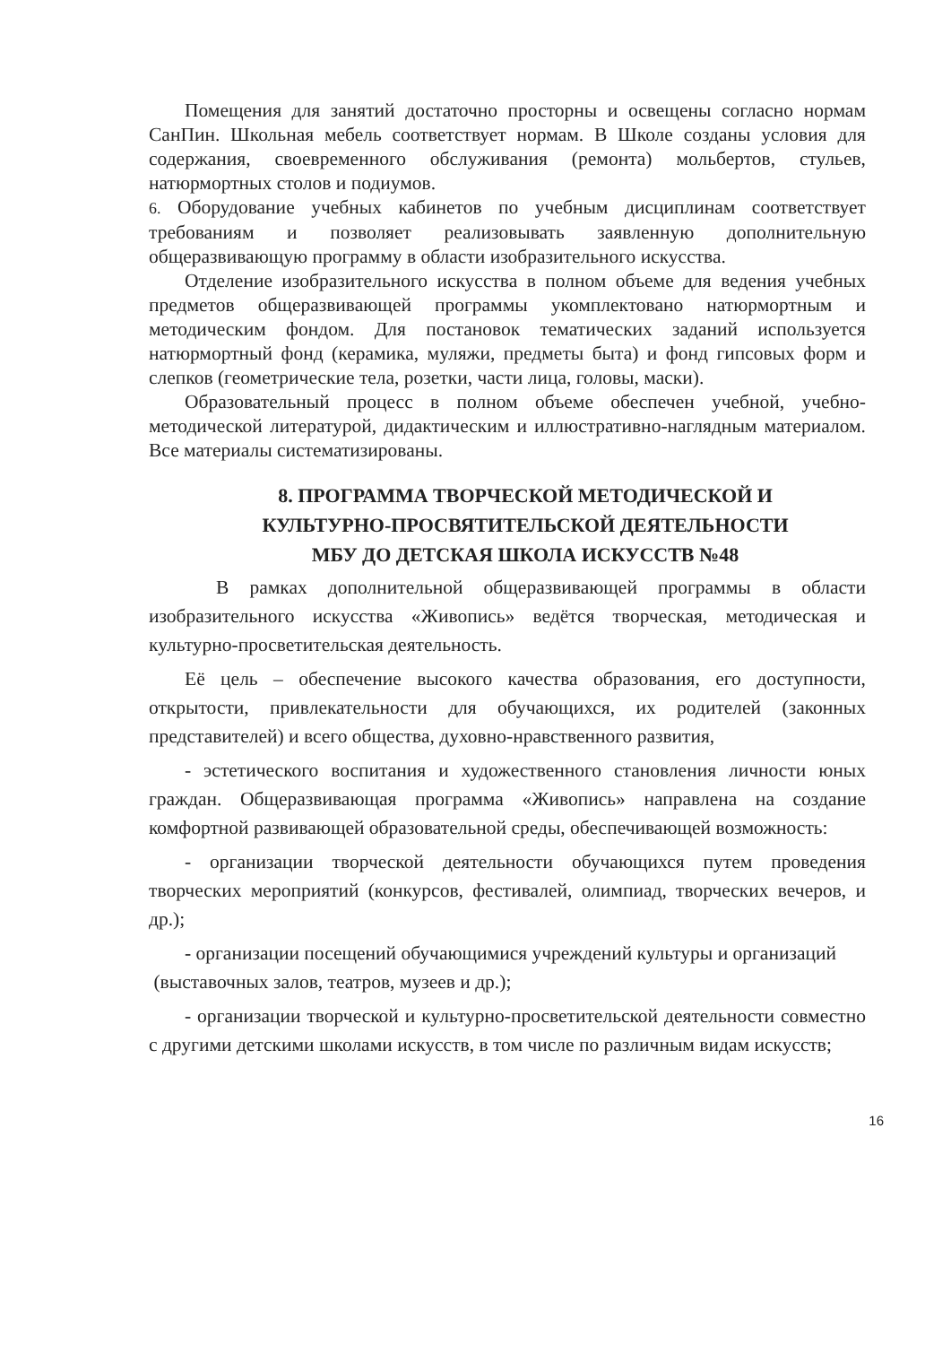Помещения для занятий достаточно просторны и освещены согласно нормам СанПин. Школьная мебель соответствует нормам. В Школе созданы условия для содержания, своевременного обслуживания (ремонта) мольбертов, стульев, натюрмортных столов и подиумов.
6. Оборудование учебных кабинетов по учебным дисциплинам соответствует требованиям и позволяет реализовывать заявленную дополнительную общеразвивающую программу в области изобразительного искусства.
Отделение изобразительного искусства в полном объеме для ведения учебных предметов общеразвивающей программы укомплектовано натюрмортным и методическим фондом. Для постановок тематических заданий используется натюрмортный фонд (керамика, муляжи, предметы быта) и фонд гипсовых форм и слепков (геометрические тела, розетки, части лица, головы, маски).
Образовательный процесс в полном объеме обеспечен учебной, учебно-методической литературой, дидактическим и иллюстративно-наглядным материалом. Все материалы систематизированы.
8. ПРОГРАММА ТВОРЧЕСКОЙ МЕТОДИЧЕСКОЙ И
КУЛЬТУРНО-ПРОСВЯТИТЕЛЬСКОЙ ДЕЯТЕЛЬНОСТИ
МБУ ДО ДЕТСКАЯ ШКОЛА ИСКУССТВ №48
В рамках дополнительной общеразвивающей программы в области изобразительного искусства «Живопись» ведётся творческая, методическая и культурно-просветительская деятельность.
Её цель – обеспечение высокого качества образования, его доступности, открытости, привлекательности для обучающихся, их родителей (законных представителей) и всего общества, духовно-нравственного развития,
- эстетического воспитания и художественного становления личности юных граждан. Общеразвивающая программа «Живопись» направлена на создание комфортной развивающей образовательной среды, обеспечивающей возможность:
- организации творческой деятельности обучающихся путем проведения творческих мероприятий (конкурсов, фестивалей, олимпиад, творческих вечеров, и др.);
- организации посещений обучающимися учреждений культуры и организаций
(выставочных залов, театров, музеев и др.);
- организации творческой и культурно-просветительской деятельности совместно с другими детскими школами искусств, в том числе по различным видам искусств;
16